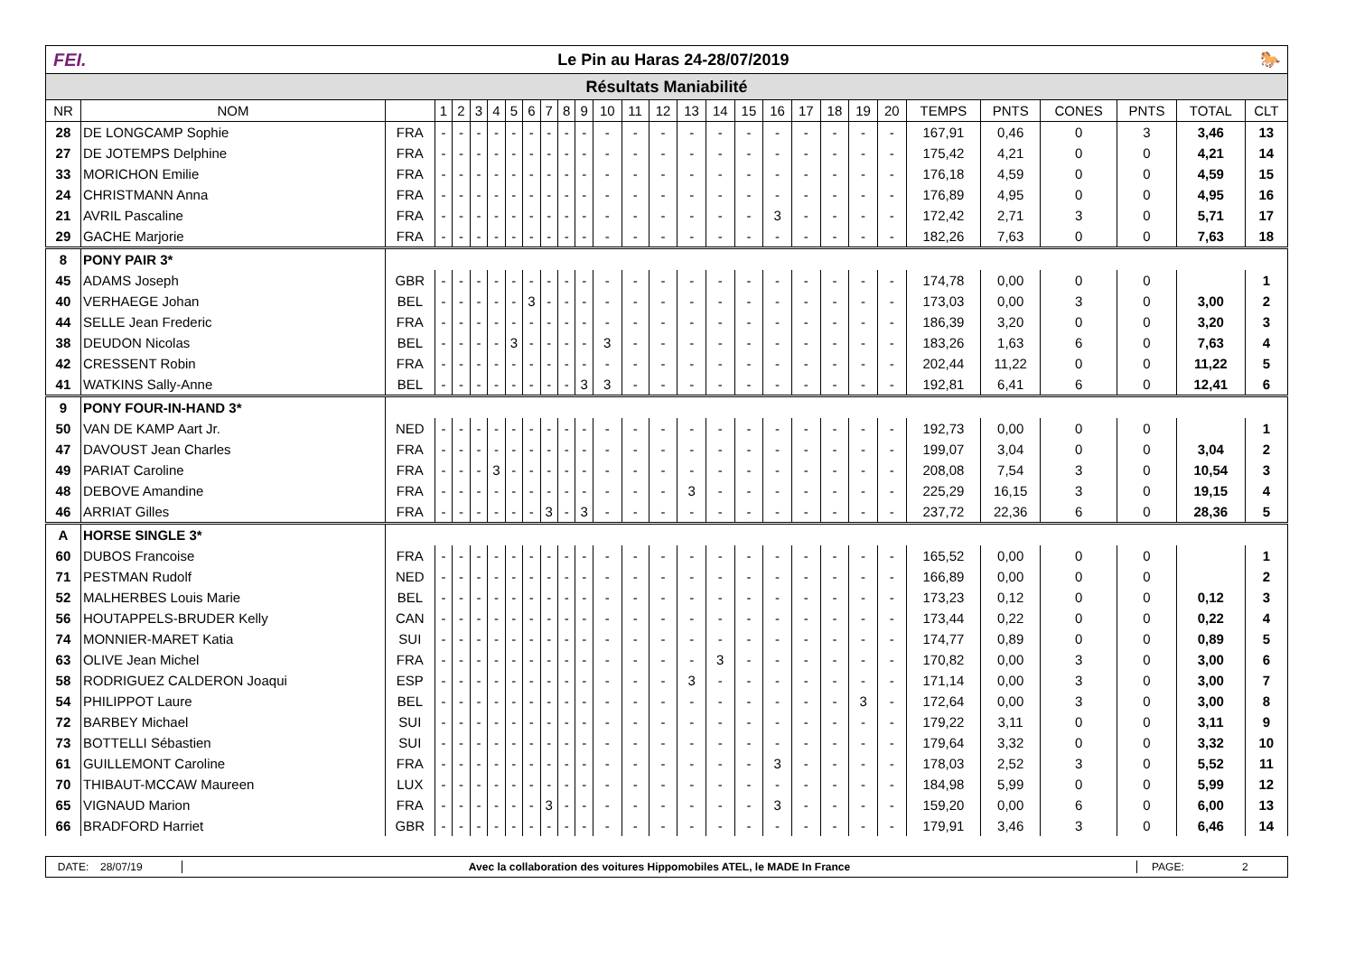FEI. Le Pin au Haras 24-28/07/2019 🐎
Résultats Maniabilité
| NR | NOM | | 1 | 2 | 3 | 4 | 5 | 6 | 7 | 8 | 9 | 10 | 11 | 12 | 13 | 14 | 15 | 16 | 17 | 18 | 19 | 20 | TEMPS | PNTS | CONES | PNTS | TOTAL | CLT |
| --- | --- | --- | --- | --- | --- | --- | --- | --- | --- | --- | --- | --- | --- | --- | --- | --- | --- | --- | --- | --- | --- | --- | --- | --- | --- | --- | --- | --- |
| 28 | DE LONGCAMP Sophie | FRA | - | - | - | - | - | - | - | - | - | - | - | - | - | - | - | - | - | - | - | - | 167,91 | 0,46 | 0 | 3 | 3,46 | 13 |
| 27 | DE JOTEMPS Delphine | FRA | - | - | - | - | - | - | - | - | - | - | - | - | - | - | - | - | - | - | - | - | 175,42 | 4,21 | 0 | 0 | 4,21 | 14 |
| 33 | MORICHON Emilie | FRA | - | - | - | - | - | - | - | - | - | - | - | - | - | - | - | - | - | - | - | - | 176,18 | 4,59 | 0 | 0 | 4,59 | 15 |
| 24 | CHRISTMANN Anna | FRA | - | - | - | - | - | - | - | - | - | - | - | - | - | - | - | - | - | - | - | - | 176,89 | 4,95 | 0 | 0 | 4,95 | 16 |
| 21 | AVRIL Pascaline | FRA | - | - | - | - | - | - | - | - | - | - | - | - | - | - | - | 3 | - | - | - | - | 172,42 | 2,71 | 3 | 0 | 5,71 | 17 |
| 29 | GACHE Marjorie | FRA | - | - | - | - | - | - | - | - | - | - | - | - | - | - | - | - | - | - | - | - | 182,26 | 7,63 | 0 | 0 | 7,63 | 18 |
| 8 | PONY PAIR 3* | | | | | | | | | | | | | | | | | | | | | | | | | | | |
| 45 | ADAMS Joseph | GBR | - | - | - | - | - | - | - | - | - | - | - | - | - | - | - | - | - | - | - | - | 174,78 | 0,00 | 0 | 0 | | 1 |
| 40 | VERHAEGE Johan | BEL | - | - | - | - | - | 3 | - | - | - | - | - | - | - | - | - | - | - | - | - | - | 173,03 | 0,00 | 3 | 0 | 3,00 | 2 |
| 44 | SELLE Jean Frederic | FRA | - | - | - | - | - | - | - | - | - | - | - | - | - | - | - | - | - | - | - | - | 186,39 | 3,20 | 0 | 0 | 3,20 | 3 |
| 38 | DEUDON Nicolas | BEL | - | - | - | - | 3 | - | - | - | - | 3 | - | - | - | - | - | - | - | - | - | - | 183,26 | 1,63 | 6 | 0 | 7,63 | 4 |
| 42 | CRESSENT Robin | FRA | - | - | - | - | - | - | - | - | - | - | - | - | - | - | - | - | - | - | - | - | 202,44 | 11,22 | 0 | 0 | 11,22 | 5 |
| 41 | WATKINS Sally-Anne | BEL | - | - | - | - | - | - | - | - | 3 | 3 | - | - | - | - | - | - | - | - | - | - | 192,81 | 6,41 | 6 | 0 | 12,41 | 6 |
| 9 | PONY FOUR-IN-HAND 3* | | | | | | | | | | | | | | | | | | | | | | | | | | | |
| 50 | VAN DE KAMP Aart Jr. | NED | - | - | - | - | - | - | - | - | - | - | - | - | - | - | - | - | - | - | - | - | 192,73 | 0,00 | 0 | 0 | | 1 |
| 47 | DAVOUST Jean Charles | FRA | - | - | - | - | - | - | - | - | - | - | - | - | - | - | - | - | - | - | - | - | 199,07 | 3,04 | 0 | 0 | 3,04 | 2 |
| 49 | PARIAT Caroline | FRA | - | - | - | 3 | - | - | - | - | - | - | - | - | - | - | - | - | - | - | - | - | 208,08 | 7,54 | 3 | 0 | 10,54 | 3 |
| 48 | DEBOVE Amandine | FRA | - | - | - | - | - | - | - | - | - | - | - | - | 3 | - | - | - | - | - | - | - | 225,29 | 16,15 | 3 | 0 | 19,15 | 4 |
| 46 | ARRIAT Gilles | FRA | - | - | - | - | - | - | 3 | - | 3 | - | - | - | - | - | - | - | - | - | - | - | 237,72 | 22,36 | 6 | 0 | 28,36 | 5 |
| A | HORSE SINGLE 3* | | | | | | | | | | | | | | | | | | | | | | | | | | | |
| 60 | DUBOS Francoise | FRA | - | - | - | - | - | - | - | - | - | - | - | - | - | - | - | - | - | - | - | - | 165,52 | 0,00 | 0 | 0 | | 1 |
| 71 | PESTMAN Rudolf | NED | - | - | - | - | - | - | - | - | - | - | - | - | - | - | - | - | - | - | - | - | 166,89 | 0,00 | 0 | 0 | | 2 |
| 52 | MALHERBES Louis Marie | BEL | - | - | - | - | - | - | - | - | - | - | - | - | - | - | - | - | - | - | - | - | 173,23 | 0,12 | 0 | 0 | 0,12 | 3 |
| 56 | HOUTAPPELS-BRUDER Kelly | CAN | - | - | - | - | - | - | - | - | - | - | - | - | - | - | - | - | - | - | - | - | 173,44 | 0,22 | 0 | 0 | 0,22 | 4 |
| 74 | MONNIER-MARET Katia | SUI | - | - | - | - | - | - | - | - | - | - | - | - | - | - | - | - | - | - | - | - | 174,77 | 0,89 | 0 | 0 | 0,89 | 5 |
| 63 | OLIVE Jean Michel | FRA | - | - | - | - | - | - | - | - | - | - | - | - | - | 3 | - | - | - | - | - | - | 170,82 | 0,00 | 3 | 0 | 3,00 | 6 |
| 58 | RODRIGUEZ CALDERON Joaqui | ESP | - | - | - | - | - | - | - | - | - | - | - | - | 3 | - | - | - | - | - | - | - | 171,14 | 0,00 | 3 | 0 | 3,00 | 7 |
| 54 | PHILIPPOT Laure | BEL | - | - | - | - | - | - | - | - | - | - | - | - | - | - | - | - | - | - | 3 | - | 172,64 | 0,00 | 3 | 0 | 3,00 | 8 |
| 72 | BARBEY Michael | SUI | - | - | - | - | - | - | - | - | - | - | - | - | - | - | - | - | - | - | - | - | 179,22 | 3,11 | 0 | 0 | 3,11 | 9 |
| 73 | BOTTELLI Sébastien | SUI | - | - | - | - | - | - | - | - | - | - | - | - | - | - | - | - | - | - | - | - | 179,64 | 3,32 | 0 | 0 | 3,32 | 10 |
| 61 | GUILLEMONT Caroline | FRA | - | - | - | - | - | - | - | - | - | - | - | - | - | - | - | 3 | - | - | - | - | 178,03 | 2,52 | 3 | 0 | 5,52 | 11 |
| 70 | THIBAUT-MCCAW Maureen | LUX | - | - | - | - | - | - | - | - | - | - | - | - | - | - | - | - | - | - | - | - | 184,98 | 5,99 | 0 | 0 | 5,99 | 12 |
| 65 | VIGNAUD Marion | FRA | - | - | - | - | - | - | 3 | - | - | - | - | - | - | - | - | 3 | - | - | - | - | 159,20 | 0,00 | 6 | 0 | 6,00 | 13 |
| 66 | BRADFORD Harriet | GBR | - | - | - | - | - | - | - | - | - | - | - | - | - | - | - | - | - | - | - | - | 179,91 | 3,46 | 3 | 0 | 6,46 | 14 |
DATE: 28/07/19 Avec la collaboration des voitures Hippomobiles ATEL, le MADE In France PAGE: 2